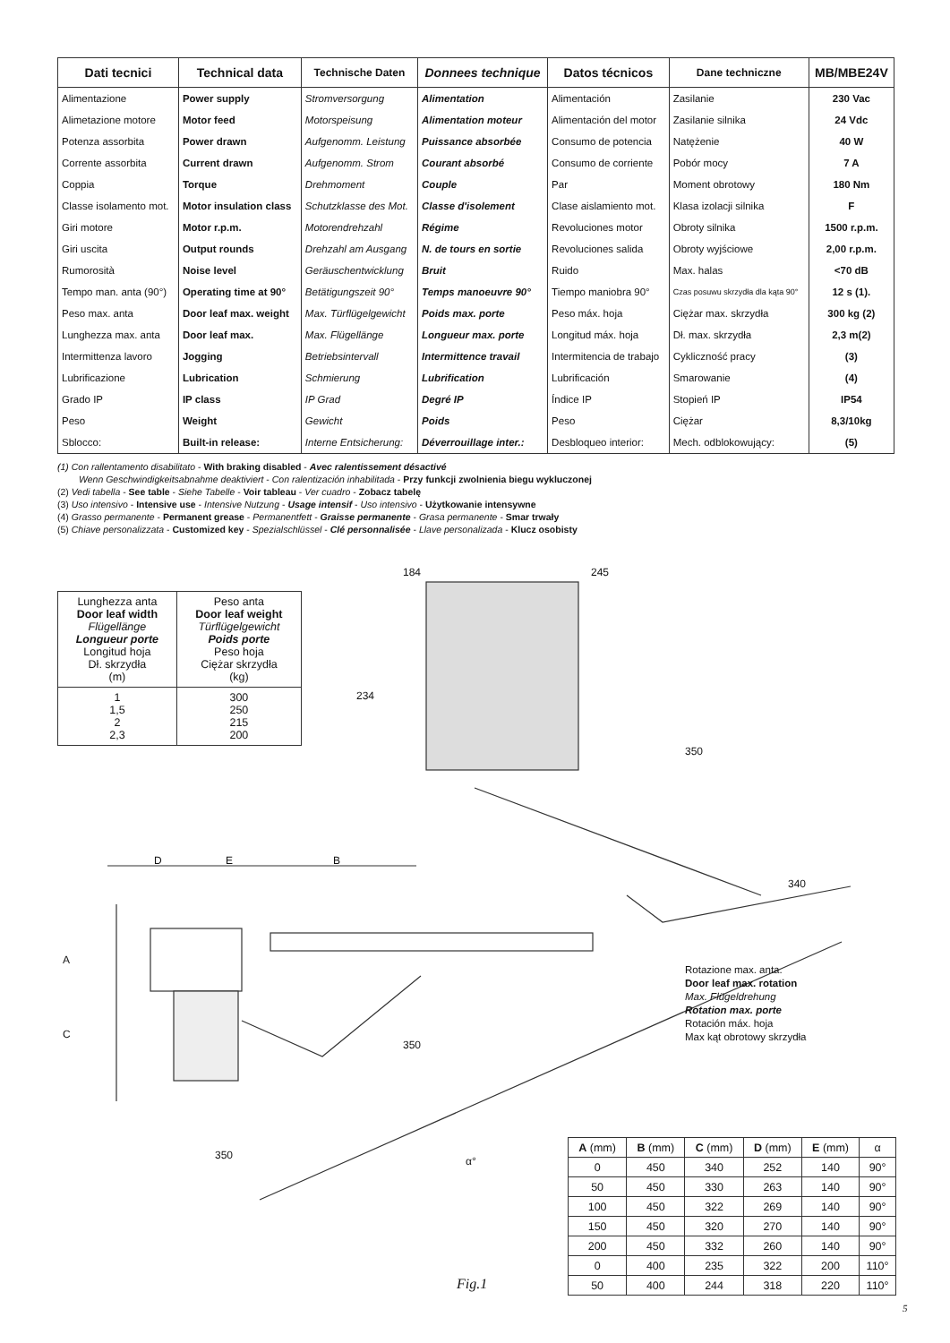| Dati tecnici | Technical data | Technische Daten | Donnees technique | Datos técnicos | Dane techniczne | MB/MBE24V |
| --- | --- | --- | --- | --- | --- | --- |
| Alimentazione | Power supply | Stromversorgung | Alimentation | Alimentación | Zasilanie | 230 Vac |
| Alimetazione motore | Motor feed | Motorspeisung | Alimentation moteur | Alimentación del motor | Zasilanie silnika | 24 Vdc |
| Potenza assorbita | Power drawn | Aufgenomm. Leistung | Puissance absorbée | Consumo de potencia | Natężenie | 40 W |
| Corrente assorbita | Current drawn | Aufgenomm. Strom | Courant absorbé | Consumo de corriente | Pobór mocy | 7 A |
| Coppia | Torque | Drehmoment | Couple | Par | Moment obrotowy | 180 Nm |
| Classe isolamento mot. | Motor insulation class | Schutzklasse des Mot. | Classe d'isolement | Clase aislamiento mot. | Klasa izolacji silnika | F |
| Giri motore | Motor r.p.m. | Motorendrehzahl | Régime | Revoluciones motor | Obroty silnika | 1500 r.p.m. |
| Giri uscita | Output rounds | Drehzahl am Ausgang | N. de tours en sortie | Revoluciones salida | Obroty wyjściowe | 2,00 r.p.m. |
| Rumorosità | Noise level | Geräuschentwicklung | Bruit | Ruido | Max. halas | <70 dB |
| Tempo man. anta (90°) | Operating time at 90° | Betätigungszeit 90° | Temps manoeuvre 90° | Tiempo maniobra 90° | Czas posuwu skrzydła dla kąta 90° | 12 s (1). |
| Peso max. anta | Door leaf max. weight | Max. Türflügelgewicht | Poids max. porte | Peso máx. hoja | Ciężar max. skrzydła | 300 kg (2) |
| Lunghezza max. anta | Door leaf max. | Max. Flügellänge | Longueur max. porte | Longitud máx. hoja | Dł. max. skrzydła | 2,3 m(2) |
| Intermittenza lavoro | Jogging | Betriebsintervall | Intermittence travail | Intermitencia de trabajo | Cykliczność pracy | (3) |
| Lubrificazione | Lubrication | Schmierung | Lubrification | Lubrificación | Smarowanie | (4) |
| Grado IP | IP class | IP Grad | Degré IP | Índice IP | Stopień IP | IP54 |
| Peso | Weight | Gewicht | Poids | Peso | Ciężar | 8,3/10kg |
| Sblocco: | Built-in release: | Interne Entsicherung: | Déverrouillage inter.: | Desbloqueo interior: | Mech. odblokowujący: | (5) |
(1) Con rallentamento disabilitato - With braking disabled - Avec ralentissement désactivé
Wenn Geschwindigkeitsabnahme deaktiviert - Con ralentización inhabilitada - Przy funkcji zwolnienia biegu wykluczonej
(2) Vedi tabella - See table - Siehe Tabelle - Voir tableau - Ver cuadro - Zobacz tabelę
(3) Uso intensivo - Intensive use - Intensive Nutzung - Usage intensif - Uso intensivo - Użytkowanie intensywne
(4) Grasso permanente - Permanent grease - Permanentfett - Graisse permanente - Grasa permanente - Smar trwały
(5) Chiave personalizzata - Customized key - Spezialschlüssel - Clé personnalisée - Llave personalizada - Klucz osobisty
| Lunghezza anta Door leaf width Flügellänge Longueur porte Longitud hoja Dł. skrzydła (m) | Peso anta Door leaf weight Türflügelgewicht Poids porte Peso hoja Ciężar skrzydła (kg) |
| 1 1,5 2 2,3 | 300 250 215 200 |
184 245
234
350
340
D E B
A
C
350
350 α°
Rotazione max. anta.
Door leaf max. rotation
Max. Flügeldrehung
Rotation max. porte
Rotación máx. hoja
Max kąt obrotowy skrzydła
| A (mm) | B (mm) | C (mm) | D (mm) | E (mm) | α |
| --- | --- | --- | --- | --- | --- |
| 0 | 450 | 340 | 252 | 140 | 90° |
| 50 | 450 | 330 | 263 | 140 | 90° |
| 100 | 450 | 322 | 269 | 140 | 90° |
| 150 | 450 | 320 | 270 | 140 | 90° |
| 200 | 450 | 332 | 260 | 140 | 90° |
| 0 | 400 | 235 | 322 | 200 | 110° |
| 50 | 400 | 244 | 318 | 220 | 110° |
Fig.1
5